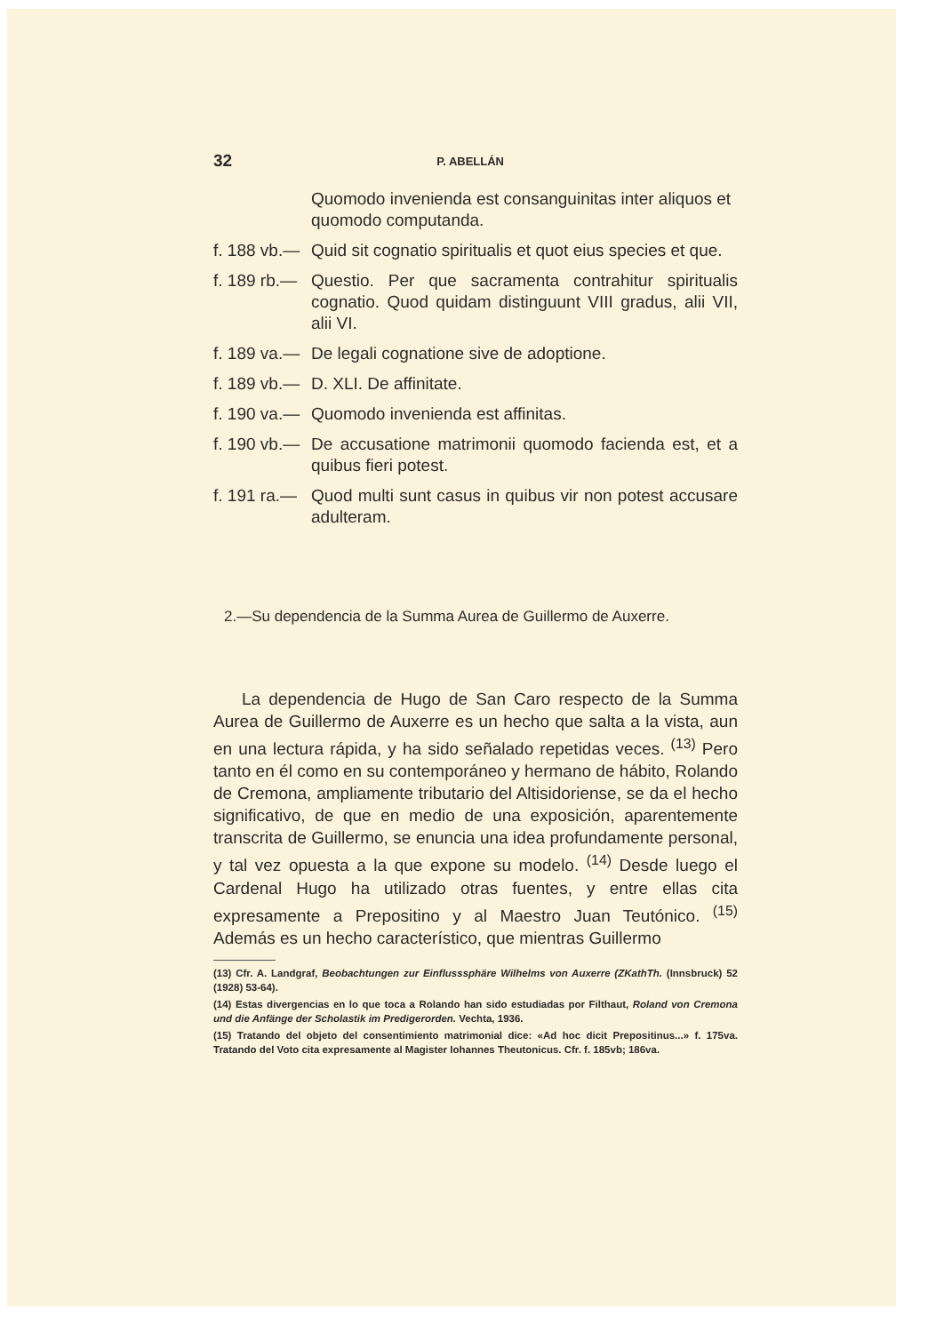32 P. ABELLÁN
Quomodo invenienda est consanguinitas inter aliquos et quomodo computanda.
f. 188 vb.— Quid sit cognatio spiritualis et quot eius species et que.
f. 189 rb.— Questio. Per que sacramenta contrahitur spiritualis cognatio. Quod quidam distinguunt VIII gradus, alii VII, alii VI.
f. 189 va.— De legali cognatione sive de adoptione.
f. 189 vb.— D. XLI. De affinitate.
f. 190 va.— Quomodo invenienda est affinitas.
f. 190 vb.— De accusatione matrimonii quomodo facienda est, et a quibus fieri potest.
f. 191 ra.— Quod multi sunt casus in quibus vir non potest accusare adulteram.
2.—Su dependencia de la Summa Aurea de Guillermo de Auxerre.
La dependencia de Hugo de San Caro respecto de la Summa Aurea de Guillermo de Auxerre es un hecho que salta a la vista, aun en una lectura rápida, y ha sido señalado repetidas veces. <sup>(13)</sup> Pero tanto en él como en su contemporáneo y hermano de hábito, Rolando de Cremona, ampliamente tributario del Altisidoriense, se da el hecho significativo, de que en medio de una exposición, aparentemente transcrita de Guillermo, se enuncia una idea profundamente personal, y tal vez opuesta a la que expone su modelo. <sup>(14)</sup> Desde luego el Cardenal Hugo ha utilizado otras fuentes, y entre ellas cita expresamente a Prepositino y al Maestro Juan Teutónico. <sup>(15)</sup> Además es un hecho característico, que mientras Guillermo
(13) Cfr. A. Landgraf, Beobachtungen zur Einflusssphäre Wilhelms von Auxerre (ZKathTh. (Innsbruck) 52 (1928) 53-64).
(14) Estas divergencias en lo que toca a Rolando han sido estudiadas por Filthaut, Roland von Cremona und die Anfänge der Scholastik im Predigerorden. Vechta, 1936.
(15) Tratando del objeto del consentimiento matrimonial dice: «Ad hoc dicit Prepositinus...» f. 175va. Tratando del Voto cita expresamente al Magister Iohannes Theutonicus. Cfr. f. 185vb; 186va.